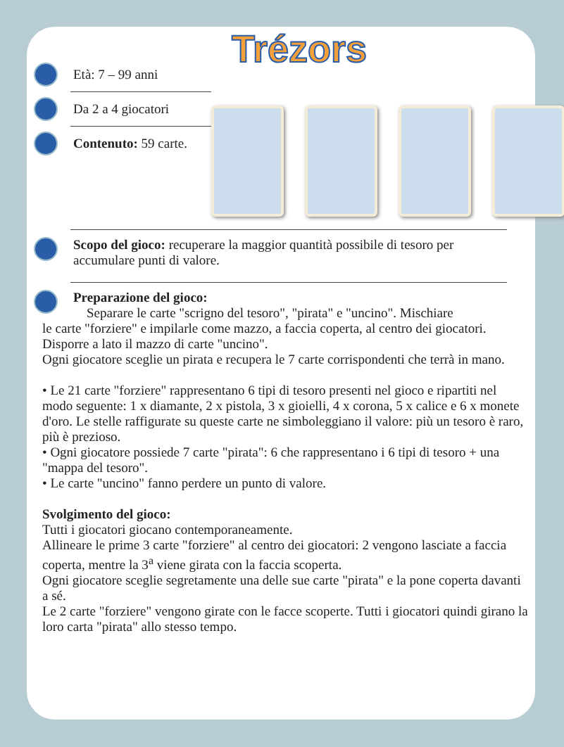Trézors
Età: 7 – 99 anni
Da 2 a 4 giocatori
Contenuto: 59 carte.
Scopo del gioco: recuperare la maggior quantità possibile di tesoro per accumulare punti di valore.
Preparazione del gioco:
Separare le carte "scrigno del tesoro", "pirata" e "uncino". Mischiare
le carte "forziere" e impilarle come mazzo, a faccia coperta, al centro dei giocatori. Disporre a lato il mazzo di carte "uncino".
Ogni giocatore sceglie un pirata e recupera le 7 carte corrispondenti che terrà in mano.
• Le 21 carte "forziere" rappresentano 6 tipi di tesoro presenti nel gioco e ripartiti nel modo seguente: 1 x diamante, 2 x pistola, 3 x gioielli, 4 x corona, 5 x calice e 6 x monete d'oro. Le stelle raffigurate su queste carte ne simboleggiano il valore: più un tesoro è raro, più è prezioso.
• Ogni giocatore possiede 7 carte "pirata": 6 che rappresentano i 6 tipi di tesoro + una "mappa del tesoro".
• Le carte "uncino" fanno perdere un punto di valore.
Svolgimento del gioco:
Tutti i giocatori giocano contemporaneamente.
Allineare le prime 3 carte "forziere" al centro dei giocatori: 2 vengono lasciate a faccia coperta, mentre la 3<sup>a</sup> viene girata con la faccia scoperta.
Ogni giocatore sceglie segretamente una delle sue carte "pirata" e la pone coperta davanti a sé.
Le 2 carte "forziere" vengono girate con le facce scoperte. Tutti i giocatori quindi girano la loro carta "pirata" allo stesso tempo.